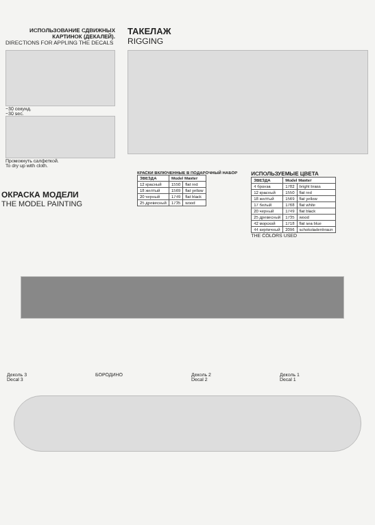ИСПОЛЬЗОВАНИЕ СДВИЖНЫХ КАРТИНОК (ДЕКАЛЕЙ).
DIRECTIONS FOR APPLING THE DECALS
~30 секунд.
~30 sec.
Промокнуть салфеткой.
To dry up with cloth.
ТАКЕЛАЖ
RIGGING
КРАСКИ ВКЛЮЧЕННЫЕ В ПОДАРОЧНЫЙ НАБОР
| ЗВЕЗДА | Model Master | |
| --- | --- | --- |
| 12 красный | 1550 | flat red |
| 18 желтый | 1569 | flat yellow |
| 20 черный | 1749 | flat black |
| 25 древесный | 1735 | wood |
ИСПОЛЬЗУЕМЫЕ ЦВЕТА
| ЗВЕЗДА | Model Master | |
| --- | --- | --- |
| 4 бронза | 1782 | bright brass |
| 12 красный | 1550 | flat red |
| 18 желтый | 1569 | flat yellow |
| 17 белый | 1768 | flat white |
| 20 черный | 1749 | flat black |
| 25 древесный | 1735 | wood |
| 42 морской | 1718 | flat sea blue |
| 44 кирпичный | 2096 | schokoladenbraun |
THE COLORS USED
ОКРАСКА МОДЕЛИ
THE MODEL PAINTING
Деколь 3
Decal 3
БОРОДИНО Деколь 2
Decal 2
Деколь 1
Decal 1